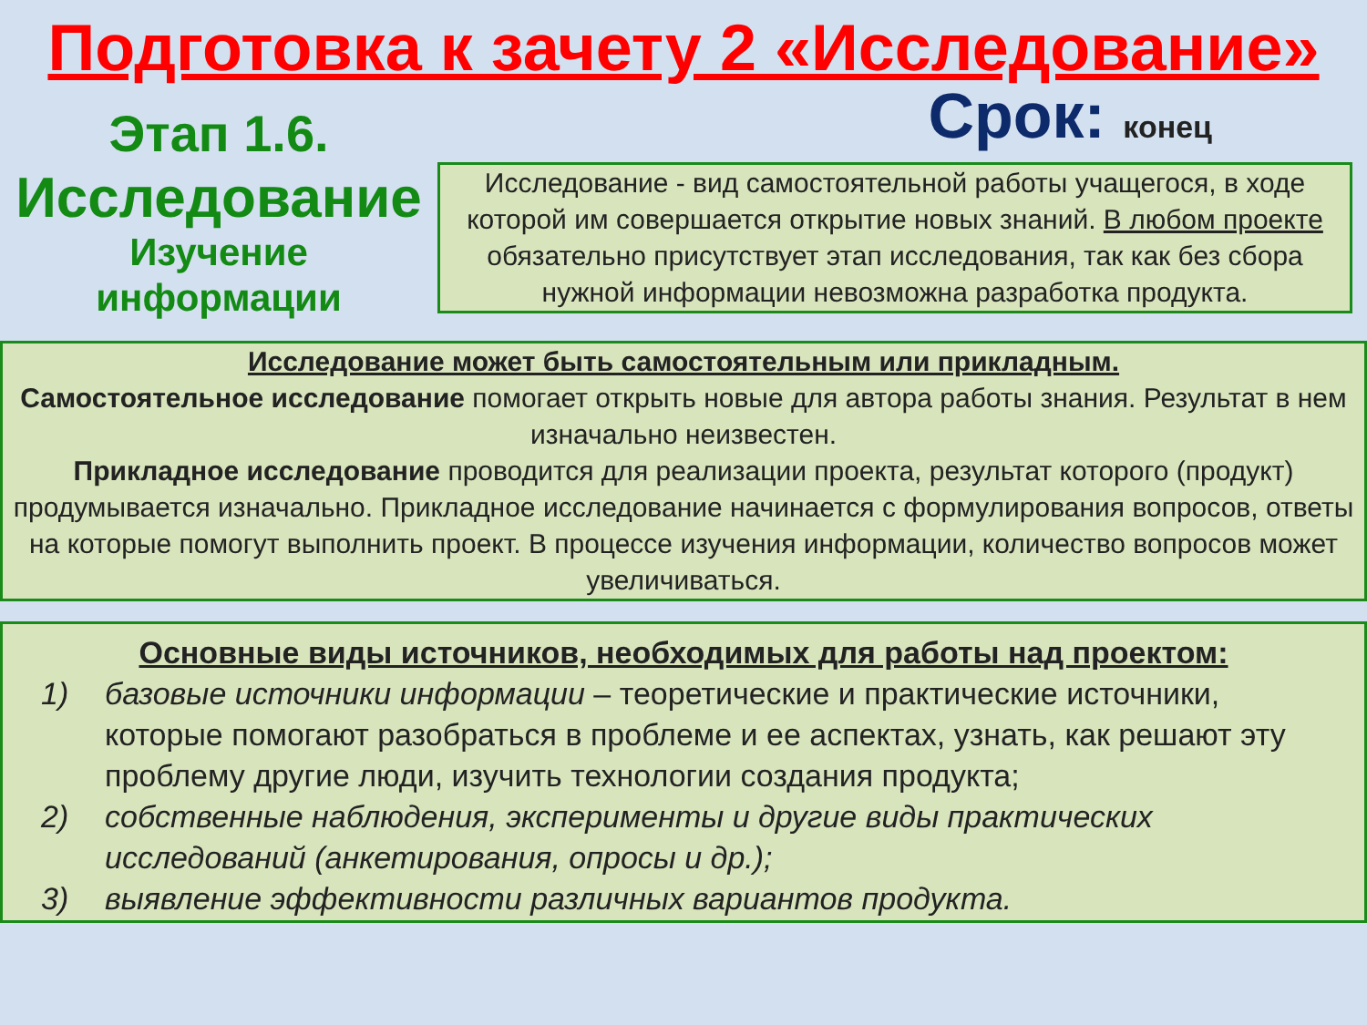Подготовка к зачету 2 «Исследование»
Этап 1.6.
Исследование
Изучение
информации
Срок: конец
Исследование - вид самостоятельной работы учащегося, в ходе которой им совершается открытие новых знаний. В любом проекте обязательно присутствует этап исследования, так как без сбора нужной информации невозможна разработка продукта.
Исследование может быть самостоятельным или прикладным.
Самостоятельное исследование помогает открыть новые для автора работы знания. Результат в нем изначально неизвестен.
Прикладное исследование проводится для реализации проекта, результат которого (продукт) продумывается изначально. Прикладное исследование начинается с формулирования вопросов, ответы на которые помогут выполнить проект. В процессе изучения информации, количество вопросов может увеличиваться.
Основные виды источников, необходимых для работы над проектом:
1) базовые источники информации – теоретические и практические источники, которые помогают разобраться в проблеме и ее аспектах, узнать, как решают эту проблему другие люди, изучить технологии создания продукта;
2) собственные наблюдения, эксперименты и другие виды практических исследований (анкетирования, опросы и др.);
3) выявление эффективности различных вариантов продукта.